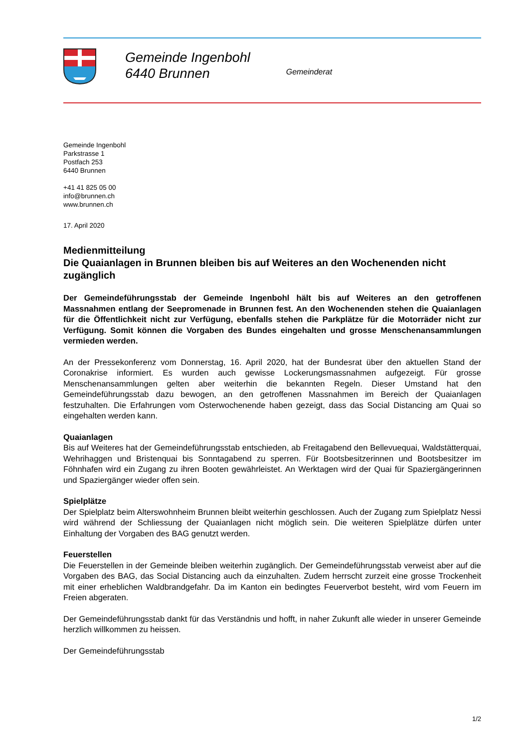Gemeinde Ingenbohl
6440 Brunnen
Gemeinderat
Gemeinde Ingenbohl
Parkstrasse 1
Postfach 253
6440 Brunnen
+41 41 825 05 00
info@brunnen.ch
www.brunnen.ch
17. April 2020
Medienmitteilung
Die Quaianlagen in Brunnen bleiben bis auf Weiteres an den Wochenenden nicht zugänglich
Der Gemeindeführungsstab der Gemeinde Ingenbohl hält bis auf Weiteres an den getroffenen Massnahmen entlang der Seepromenade in Brunnen fest. An den Wochenenden stehen die Quaianlagen für die Öffentlichkeit nicht zur Verfügung, ebenfalls stehen die Parkplätze für die Motorräder nicht zur Verfügung. Somit können die Vorgaben des Bundes eingehalten und grosse Menschenansammlungen vermieden werden.
An der Pressekonferenz vom Donnerstag, 16. April 2020, hat der Bundesrat über den aktuellen Stand der Coronakrise informiert. Es wurden auch gewisse Lockerungsmassnahmen aufgezeigt. Für grosse Menschenansammlungen gelten aber weiterhin die bekannten Regeln. Dieser Umstand hat den Gemeindeführungsstab dazu bewogen, an den getroffenen Massnahmen im Bereich der Quaianlagen festzuhalten. Die Erfahrungen vom Osterwochenende haben gezeigt, dass das Social Distancing am Quai so eingehalten werden kann.
Quaianlagen
Bis auf Weiteres hat der Gemeindeführungsstab entschieden, ab Freitagabend den Bellevuequai, Waldstätterquai, Wehrihaggen und Bristenquai bis Sonntagabend zu sperren. Für Bootsbesitzerinnen und Bootsbesitzer im Föhnhafen wird ein Zugang zu ihren Booten gewährleistet. An Werktagen wird der Quai für Spaziergängerinnen und Spaziergänger wieder offen sein.
Spielplätze
Der Spielplatz beim Alterswohnheim Brunnen bleibt weiterhin geschlossen. Auch der Zugang zum Spielplatz Nessi wird während der Schliessung der Quaianlagen nicht möglich sein. Die weiteren Spielplätze dürfen unter Einhaltung der Vorgaben des BAG genutzt werden.
Feuerstellen
Die Feuerstellen in der Gemeinde bleiben weiterhin zugänglich. Der Gemeindeführungsstab verweist aber auf die Vorgaben des BAG, das Social Distancing auch da einzuhalten. Zudem herrscht zurzeit eine grosse Trockenheit mit einer erheblichen Waldbrandgefahr. Da im Kanton ein bedingtes Feuerverbot besteht, wird vom Feuern im Freien abgeraten.
Der Gemeindeführungsstab dankt für das Verständnis und hofft, in naher Zukunft alle wieder in unserer Gemeinde herzlich willkommen zu heissen.
Der Gemeindeführungsstab
1/2